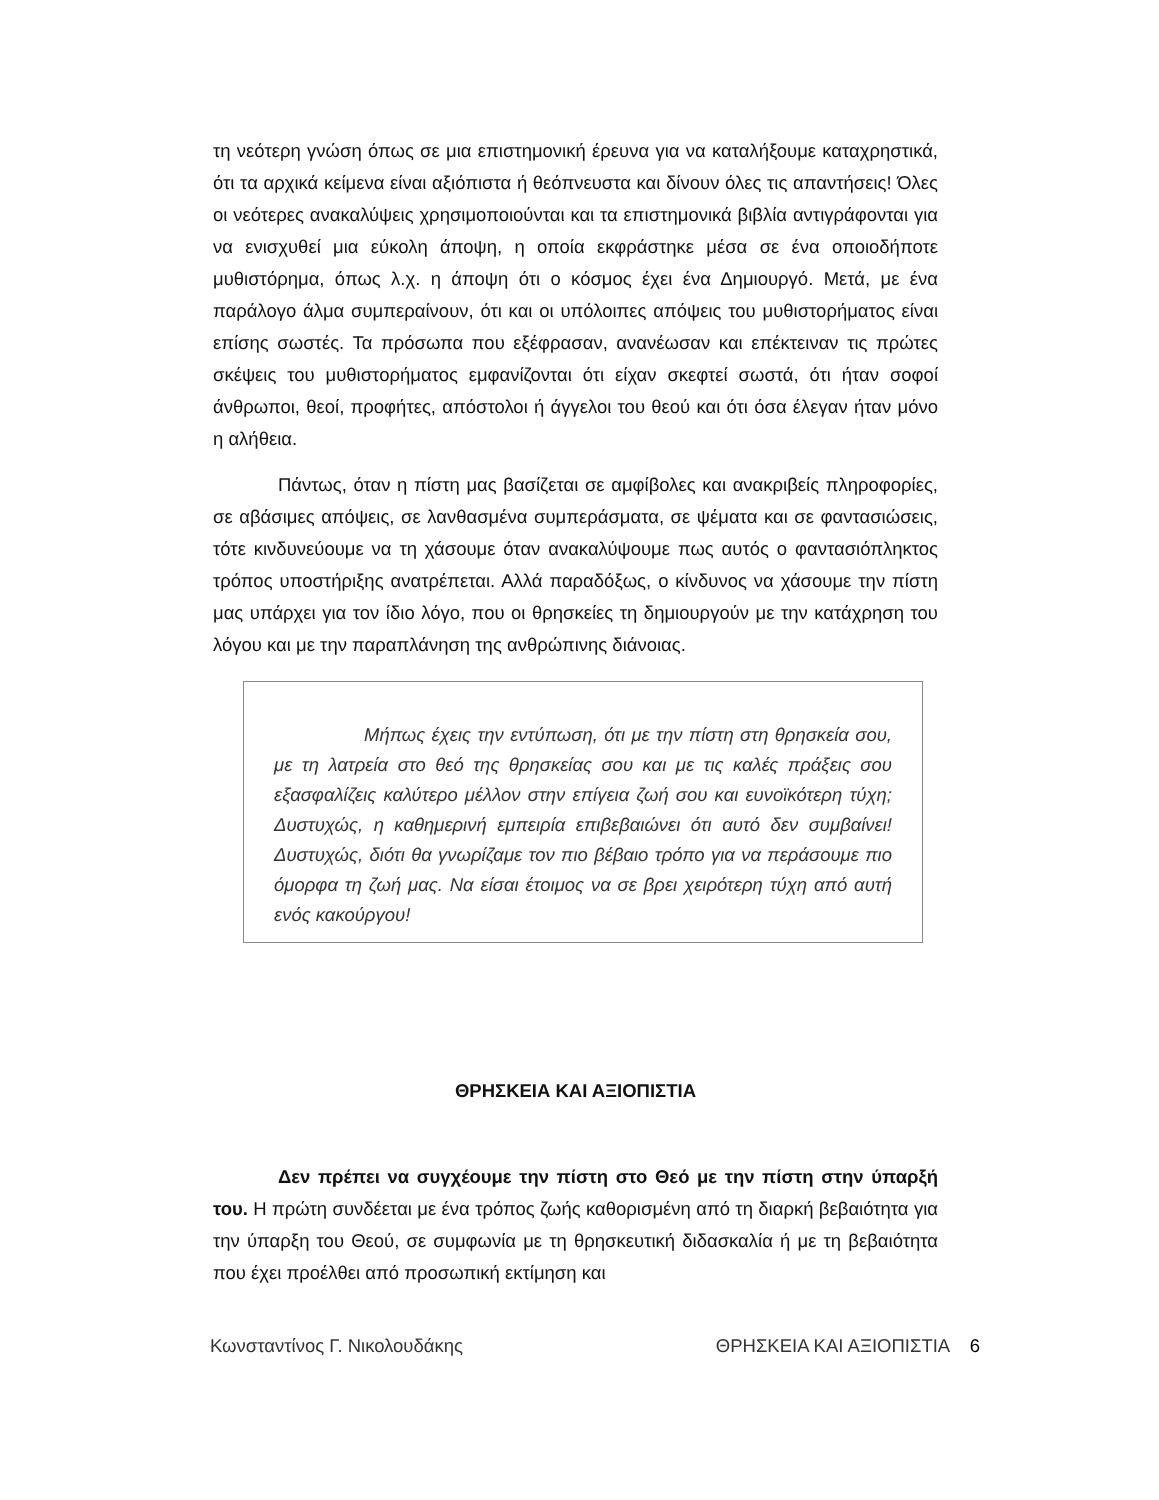τη νεότερη γνώση όπως σε μια επιστημονική έρευνα για να καταλήξουμε καταχρηστικά, ότι τα αρχικά κείμενα είναι αξιόπιστα ή θεόπνευστα και δίνουν όλες τις απαντήσεις! Όλες οι νεότερες ανακαλύψεις χρησιμοποιούνται και τα επιστημονικά βιβλία αντιγράφονται για να ενισχυθεί μια εύκολη άποψη, η οποία εκφράστηκε μέσα σε ένα οποιοδήποτε μυθιστόρημα, όπως λ.χ. η άποψη ότι ο κόσμος έχει ένα Δημιουργό. Μετά, με ένα παράλογο άλμα συμπεραίνουν, ότι και οι υπόλοιπες απόψεις του μυθιστορήματος είναι επίσης σωστές. Τα πρόσωπα που εξέφρασαν, ανανέωσαν και επέκτειναν τις πρώτες σκέψεις του μυθιστορήματος εμφανίζονται ότι είχαν σκεφτεί σωστά, ότι ήταν σοφοί άνθρωποι, θεοί, προφήτες, απόστολοι ή άγγελοι του θεού και ότι όσα έλεγαν ήταν μόνο η αλήθεια.
Πάντως, όταν η πίστη μας βασίζεται σε αμφίβολες και ανακριβείς πληροφορίες, σε αβάσιμες απόψεις, σε λανθασμένα συμπεράσματα, σε ψέματα και σε φαντασιώσεις, τότε κινδυνεύουμε να τη χάσουμε όταν ανακαλύψουμε πως αυτός ο φαντασιόπληκτος τρόπος υποστήριξης ανατρέπεται. Αλλά παραδόξως, ο κίνδυνος να χάσουμε την πίστη μας υπάρχει για τον ίδιο λόγο, που οι θρησκείες τη δημιουργούν με την κατάχρηση του λόγου και με την παραπλάνηση της ανθρώπινης διάνοιας.
Μήπως έχεις την εντύπωση, ότι με την πίστη στη θρησκεία σου, με τη λατρεία στο θεό της θρησκείας σου και με τις καλές πράξεις σου εξασφαλίζεις καλύτερο μέλλον στην επίγεια ζωή σου και ευνοϊκότερη τύχη; Δυστυχώς, η καθημερινή εμπειρία επιβεβαιώνει ότι αυτό δεν συμβαίνει! Δυστυχώς, διότι θα γνωρίζαμε τον πιο βέβαιο τρόπο για να περάσουμε πιο όμορφα τη ζωή μας. Να είσαι έτοιμος να σε βρει χειρότερη τύχη από αυτή ενός κακούργου!
ΘΡΗΣΚΕΙΑ ΚΑΙ ΑΞΙΟΠΙΣΤΙΑ
Δεν πρέπει να συγχέουμε την πίστη στο Θεό με την πίστη στην ύπαρξή του. Η πρώτη συνδέεται με ένα τρόπος ζωής καθορισμένη από τη διαρκή βεβαιότητα για την ύπαρξη του Θεού, σε συμφωνία με τη θρησκευτική διδασκαλία ή με τη βεβαιότητα που έχει προέλθει από προσωπική εκτίμηση και
Κωνσταντίνος Γ. Νικολουδάκης ΘΡΗΣΚΕΙΑ ΚΑΙ ΑΞΙΟΠΙΣΤΙΑ 6